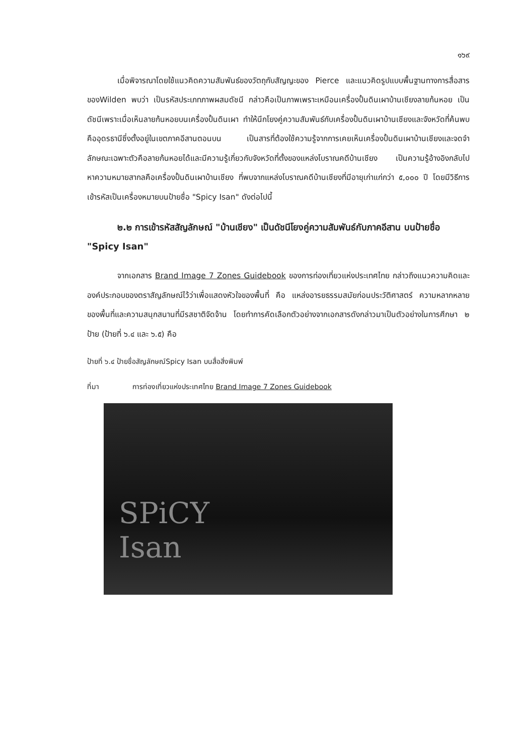๑๖๙
เมื่อพิจารณาโดยใช้แนวคิดความสัมพันธ์ของวัตถุกับสัญญะของ Pierce และแนวคิดรูปแบบพื้นฐานทางการสื่อสารของWilden พบว่า เป็นรหัสประเภทภาพผสมดัชนี กล่าวคือเป็นภาพเพราะเหมือนเครื่องปั้นดินเผาบ้านเชียงลายก้นหอย เป็นดัชนีเพราะเมื่อเห็นลายก้นหอยบนเครื่องปั้นดินเผา ทำให้นึกโยงคู่ความสัมพันธ์กับเครื่องปั้นดินเผาบ้านเชียงและจังหวัดที่ค้นพบคืออุดรธานีซึ่งตั้งอยู่ในเขตภาคอีสานตอนบน เป็นสารที่ต้องใช้ความรู้จากการเคยเห็นเครื่องปั้นดินเผาบ้านเชียงและจดจำลักษณะเฉพาะตัวคือลายก้นหอยได้และมีความรู้เกี่ยวกับจังหวัดที่ตั้งของแหล่งโบราณคดีบ้านเชียง เป็นความรู้อ้างอิงกลับไปหาความหมายสากลคือเครื่องปั้นดินเผาบ้านเชียง ที่พบจากแหล่งโบราณคดีบ้านเชียงที่มีอายุเก่าแก่กว่า ๕,๐๐๐ ปี โดยมีวิธีการเข้ารหัสเป็นเครื่องหมายบนป้ายชื่อ "Spicy Isan" ดังต่อไปนี้
๒.๒ การเข้ารหัสสัญลักษณ์ "บ้านเชียง" เป็นดัชนีโยงคู่ความสัมพันธ์กับภาคอีสาน บนป้ายชื่อ "Spicy Isan"
จากเอกสาร Brand Image 7 Zones Guidebook ของการท่องเที่ยวแห่งประเทศไทย กล่าวถึงแนวความคิดและองค์ประกอบของตราสัญลักษณ์ไว้ว่าเพื่อแสดงหัวใจของพื้นที่ คือ แหล่งอารยธรรมสมัยก่อนประวัติศาสตร์ ความหลากหลายของพื้นที่และความสนุกสนานที่มีรสชาติจัดจ้าน โดยทำการคัดเลือกตัวอย่างจากเอกสารดังกล่าวมาเป็นตัวอย่างในการศึกษา ๒ ป้าย (ป้ายที่ ๖.๔ และ ๖.๕) คือ
ป้ายที่ ๖.๔ ป้ายชื่อสัญลักษณ์Spicy Isan บนสื่อสิ่งพิมพ์
ที่มา การท่องเที่ยวแห่งประเทศไทย Brand Image 7 Zones Guidebook
SPiCY
Isan